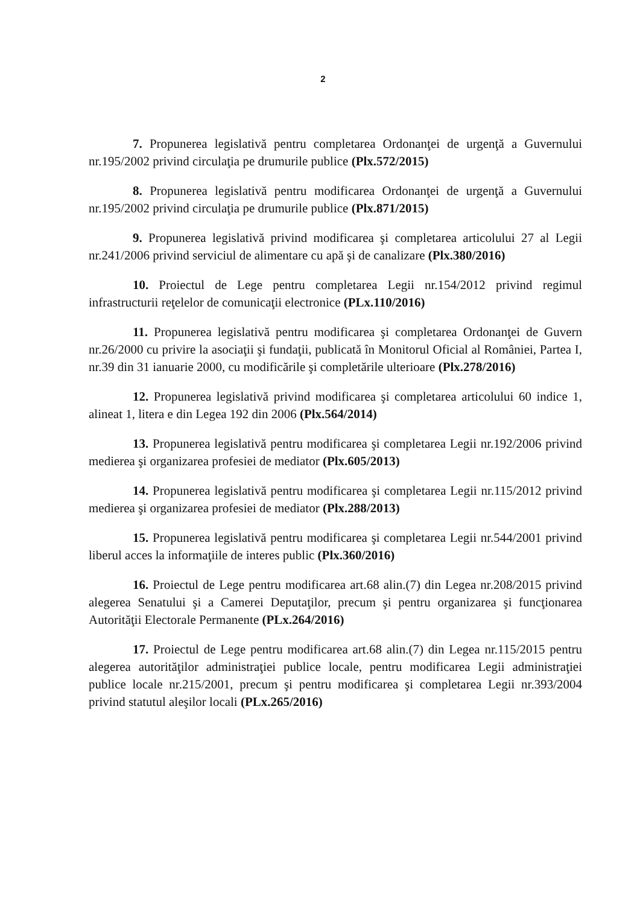2
7. Propunerea legislativă pentru completarea Ordonanţei de urgenţă a Guvernului nr.195/2002 privind circulaţia pe drumurile publice (Plx.572/2015)
8. Propunerea legislativă pentru modificarea Ordonanţei de urgenţă a Guvernului nr.195/2002 privind circulaţia pe drumurile publice (Plx.871/2015)
9. Propunerea legislativă privind modificarea şi completarea articolului 27 al Legii nr.241/2006 privind serviciul de alimentare cu apă şi de canalizare (Plx.380/2016)
10. Proiectul de Lege pentru completarea Legii nr.154/2012 privind regimul infrastructurii reţelelor de comunicaţii electronice (PLx.110/2016)
11. Propunerea legislativă pentru modificarea şi completarea Ordonanţei de Guvern nr.26/2000 cu privire la asociaţii şi fundaţii, publicată în Monitorul Oficial al României, Partea I, nr.39 din 31 ianuarie 2000, cu modificările şi completările ulterioare (Plx.278/2016)
12. Propunerea legislativă privind modificarea şi completarea articolului 60 indice 1, alineat 1, litera e din Legea 192 din 2006 (Plx.564/2014)
13. Propunerea legislativă pentru modificarea şi completarea Legii nr.192/2006 privind medierea şi organizarea profesiei de mediator (Plx.605/2013)
14. Propunerea legislativă pentru modificarea şi completarea Legii nr.115/2012 privind medierea şi organizarea profesiei de mediator (Plx.288/2013)
15. Propunerea legislativă pentru modificarea şi completarea Legii nr.544/2001 privind liberul acces la informaţiile de interes public (Plx.360/2016)
16. Proiectul de Lege pentru modificarea art.68 alin.(7) din Legea nr.208/2015 privind alegerea Senatului şi a Camerei Deputaţilor, precum şi pentru organizarea şi funcţionarea Autorităţii Electorale Permanente (PLx.264/2016)
17. Proiectul de Lege pentru modificarea art.68 alin.(7) din Legea nr.115/2015 pentru alegerea autorităţilor administraţiei publice locale, pentru modificarea Legii administraţiei publice locale nr.215/2001, precum şi pentru modificarea şi completarea Legii nr.393/2004 privind statutul aleşilor locali (PLx.265/2016)